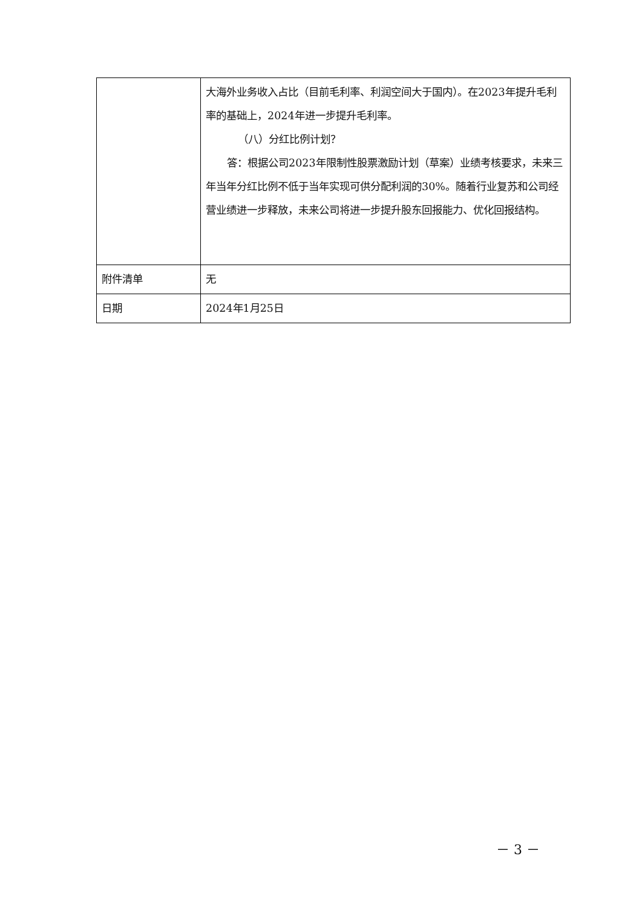| | 大海外业务收入占比（目前毛利率、利润空间大于国内）。在2023年提升毛利率的基础上，2024年进一步提升毛利率。 （八）分红比例计划？ 答：根据公司2023年限制性股票激励计划（草案）业绩考核要求，未来三年当年分红比例不低于当年实现可供分配利润的30%。随着行业复苏和公司经营业绩进一步释放，未来公司将进一步提升股东回报能力、优化回报结构。 |
| 附件清单 | 无 |
| 日期 | 2024年1月25日 |
－ 3 －